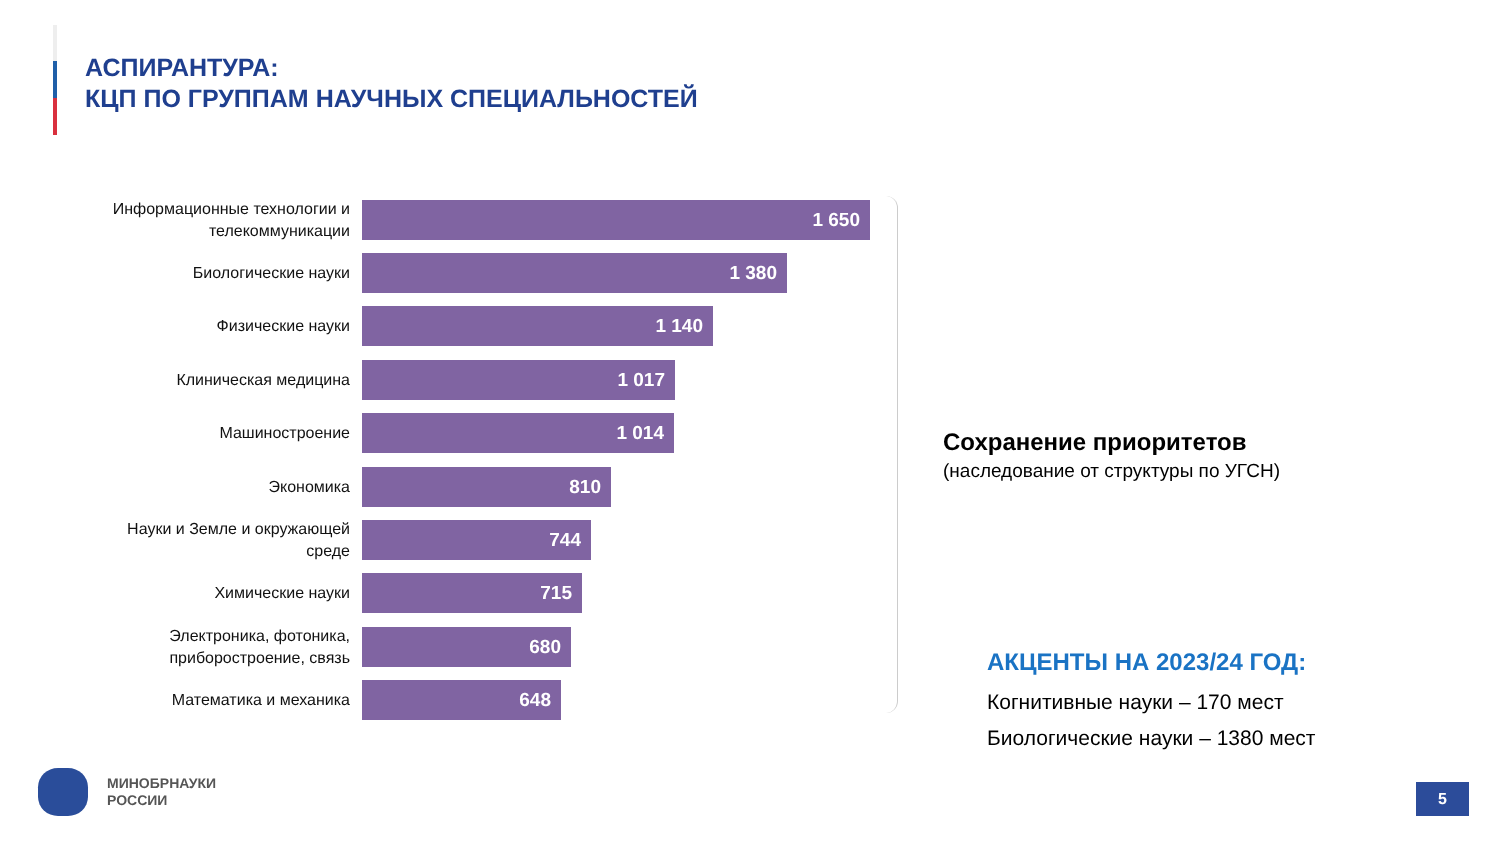АСПИРАНТУРА:
КЦП ПО ГРУППАМ НАУЧНЫХ СПЕЦИАЛЬНОСТЕЙ
Информационные технологии и телекоммуникации
1 650
Биологические науки
1 380
Физические науки
1 140
Клиническая медицина
1 017
Машиностроение
1 014
Экономика
810
Науки и Земле и окружающей среде
744
Химические науки
715
Электроника, фотоника, приборостроение, связь
680
Математика и механика
648
Сохранение приоритетов
(наследование от структуры по УГСН)
АКЦЕНТЫ НА 2023/24 ГОД:
Когнитивные науки – 170 мест
Биологические науки – 1380 мест
МИНОБРНАУКИ
РОССИИ
5